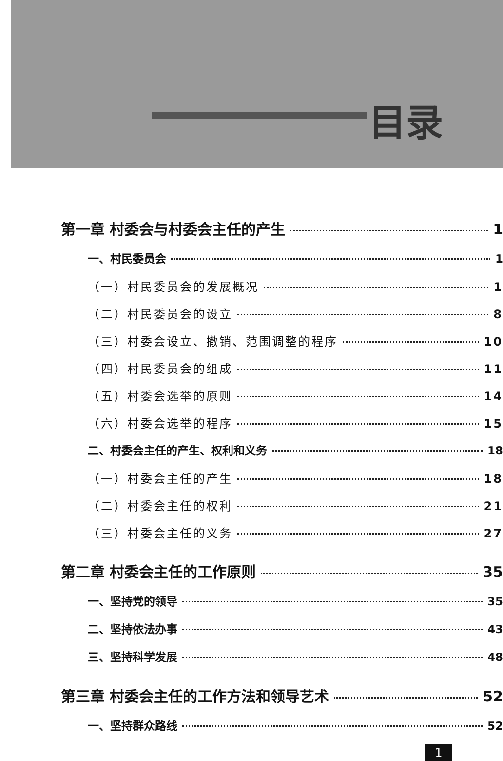目录
第一章 村委会与村委会主任的产生 1
一、村民委员会 1
（一）村民委员会的发展概况 1
（二）村民委员会的设立 8
（三）村委会设立、撤销、范围调整的程序 10
（四）村民委员会的组成 11
（五）村委会选举的原则 14
（六）村委会选举的程序 15
二、村委会主任的产生、权利和义务 18
（一）村委会主任的产生 18
（二）村委会主任的权利 21
（三）村委会主任的义务 27
第二章 村委会主任的工作原则 35
一、坚持党的领导 35
二、坚持依法办事 43
三、坚持科学发展 48
第三章 村委会主任的工作方法和领导艺术 52
一、坚持群众路线 52
1